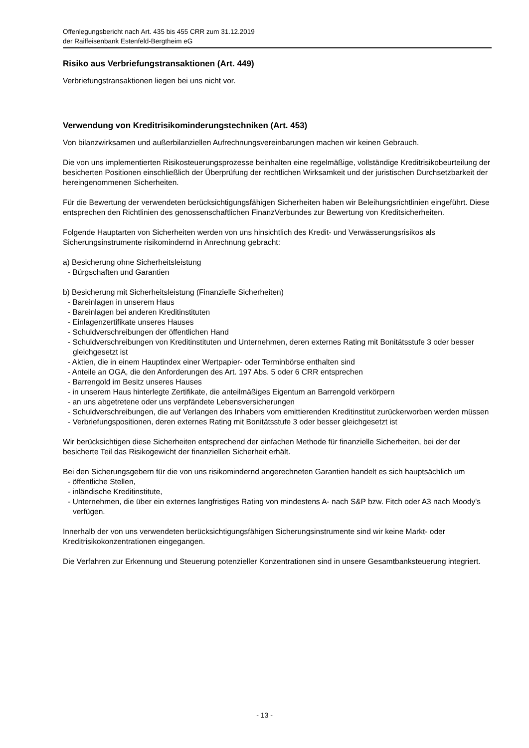Offenlegungsbericht nach Art. 435 bis 455 CRR zum 31.12.2019
der Raiffeisenbank Estenfeld-Bergtheim eG
Risiko aus Verbriefungstransaktionen (Art. 449)
Verbriefungstransaktionen liegen bei uns nicht vor.
Verwendung von Kreditrisikominderungstechniken (Art. 453)
Von bilanzwirksamen und außerbilanziellen Aufrechnungsvereinbarungen machen wir keinen Gebrauch.
Die von uns implementierten Risikosteuerungsprozesse beinhalten eine regelmäßige, vollständige Kreditrisikobeurteilung der besicherten Positionen einschließlich der Überprüfung der rechtlichen Wirksamkeit und der juristischen Durchsetzbarkeit der hereingenommenen Sicherheiten.
Für die Bewertung der verwendeten berücksichtigungsfähigen Sicherheiten haben wir Beleihungsrichtlinien eingeführt. Diese entsprechen den Richtlinien des genossenschaftlichen FinanzVerbundes zur Bewertung von Kreditsicherheiten.
Folgende Hauptarten von Sicherheiten werden von uns hinsichtlich des Kredit- und Verwässerungsrisikos als Sicherungsinstrumente risikomindernd in Anrechnung gebracht:
a) Besicherung ohne Sicherheitsleistung
- Bürgschaften und Garantien
b) Besicherung mit Sicherheitsleistung (Finanzielle Sicherheiten)
- Bareinlagen in unserem Haus
- Bareinlagen bei anderen Kreditinstituten
- Einlagenzertifikate unseres Hauses
- Schuldverschreibungen der öffentlichen Hand
- Schuldverschreibungen von Kreditinstituten und Unternehmen, deren externes Rating mit Bonitätsstufe 3 oder besser gleichgesetzt ist
- Aktien, die in einem Hauptindex einer Wertpapier- oder Terminbörse enthalten sind
- Anteile an OGA, die den Anforderungen des Art. 197 Abs. 5 oder 6 CRR entsprechen
- Barrengold im Besitz unseres Hauses
- in unserem Haus hinterlegte Zertifikate, die anteilmäßiges Eigentum an Barrengold verkörpern
- an uns abgetretene oder uns verpfändete Lebensversicherungen
- Schuldverschreibungen, die auf Verlangen des Inhabers vom emittierenden Kreditinstitut zurückerworben werden müssen
- Verbriefungspositionen, deren externes Rating mit Bonitätsstufe 3 oder besser gleichgesetzt ist
Wir berücksichtigen diese Sicherheiten entsprechend der einfachen Methode für finanzielle Sicherheiten, bei der der besicherte Teil das Risikogewicht der finanziellen Sicherheit erhält.
Bei den Sicherungsgebern für die von uns risikomindernd angerechneten Garantien handelt es sich hauptsächlich um
- öffentliche Stellen,
- inländische Kreditinstitute,
- Unternehmen, die über ein externes langfristiges Rating von mindestens A- nach S&P bzw. Fitch oder A3 nach Moody's verfügen.
Innerhalb der von uns verwendeten berücksichtigungsfähigen Sicherungsinstrumente sind wir keine Markt- oder Kreditrisikokonzentrationen eingegangen.
Die Verfahren zur Erkennung und Steuerung potenzieller Konzentrationen sind in unsere Gesamtbanksteuerung integriert.
- 13 -